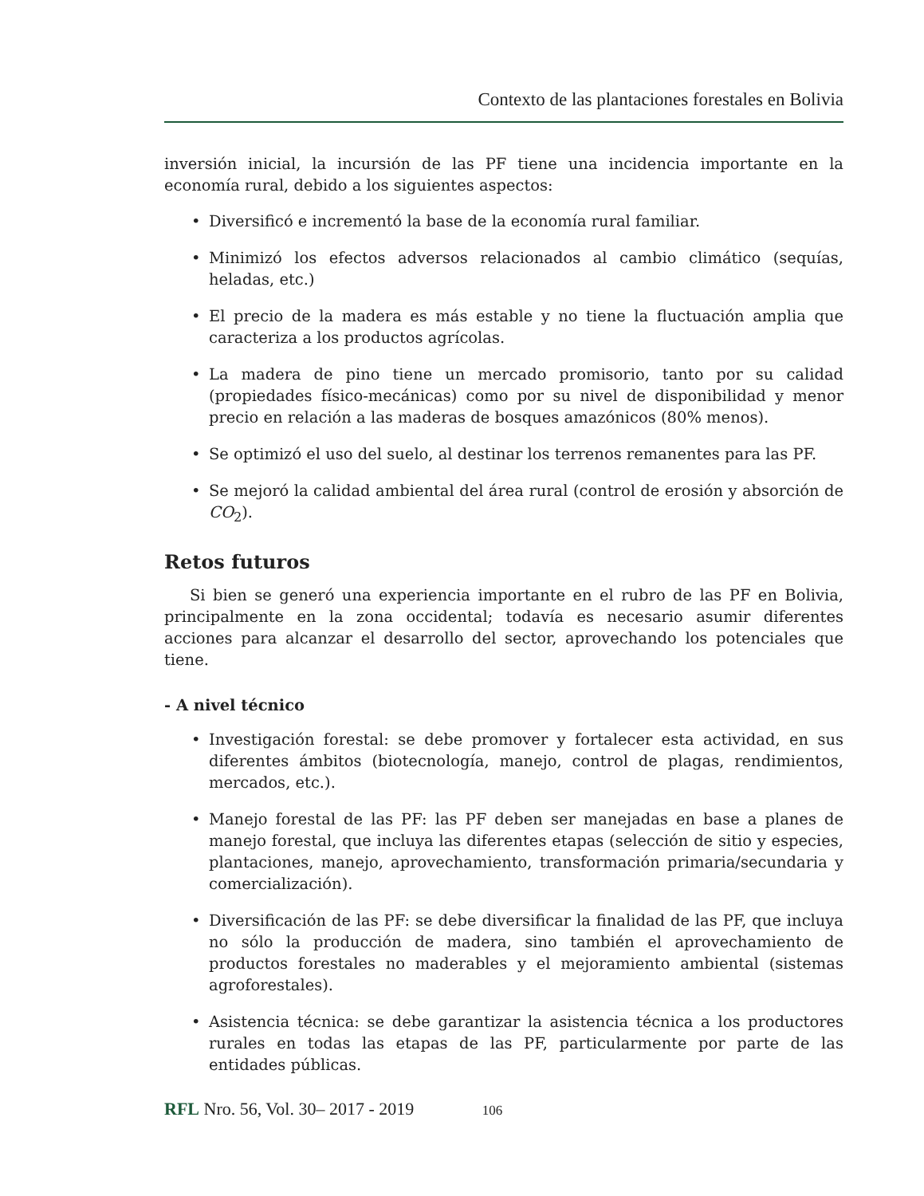Contexto de las plantaciones forestales en Bolivia
inversión inicial, la incursión de las PF tiene una incidencia importante en la economía rural, debido a los siguientes aspectos:
• Diversificó e incrementó la base de la economía rural familiar.
• Minimizó los efectos adversos relacionados al cambio climático (sequías, heladas, etc.)
• El precio de la madera es más estable y no tiene la fluctuación amplia que caracteriza a los productos agrícolas.
• La madera de pino tiene un mercado promisorio, tanto por su calidad (propiedades físico-mecánicas) como por su nivel de disponibilidad y menor precio en relación a las maderas de bosques amazónicos (80% menos).
• Se optimizó el uso del suelo, al destinar los terrenos remanentes para las PF.
• Se mejoró la calidad ambiental del área rural (control de erosión y absorción de CO<sub>2</sub>).
Retos futuros
Si bien se generó una experiencia importante en el rubro de las PF en Bolivia, principalmente en la zona occidental; todavía es necesario asumir diferentes acciones para alcanzar el desarrollo del sector, aprovechando los potenciales que tiene.
- A nivel técnico
• Investigación forestal: se debe promover y fortalecer esta actividad, en sus diferentes ámbitos (biotecnología, manejo, control de plagas, rendimientos, mercados, etc.).
• Manejo forestal de las PF: las PF deben ser manejadas en base a planes de manejo forestal, que incluya las diferentes etapas (selección de sitio y especies, plantaciones, manejo, aprovechamiento, transformación primaria/secundaria y comercialización).
• Diversificación de las PF: se debe diversificar la finalidad de las PF, que incluya no sólo la producción de madera, sino también el aprovechamiento de productos forestales no maderables y el mejoramiento ambiental (sistemas agroforestales).
• Asistencia técnica: se debe garantizar la asistencia técnica a los productores rurales en todas las etapas de las PF, particularmente por parte de las entidades públicas.
RFL Nro. 56, Vol. 30– 2017 - 2019 106